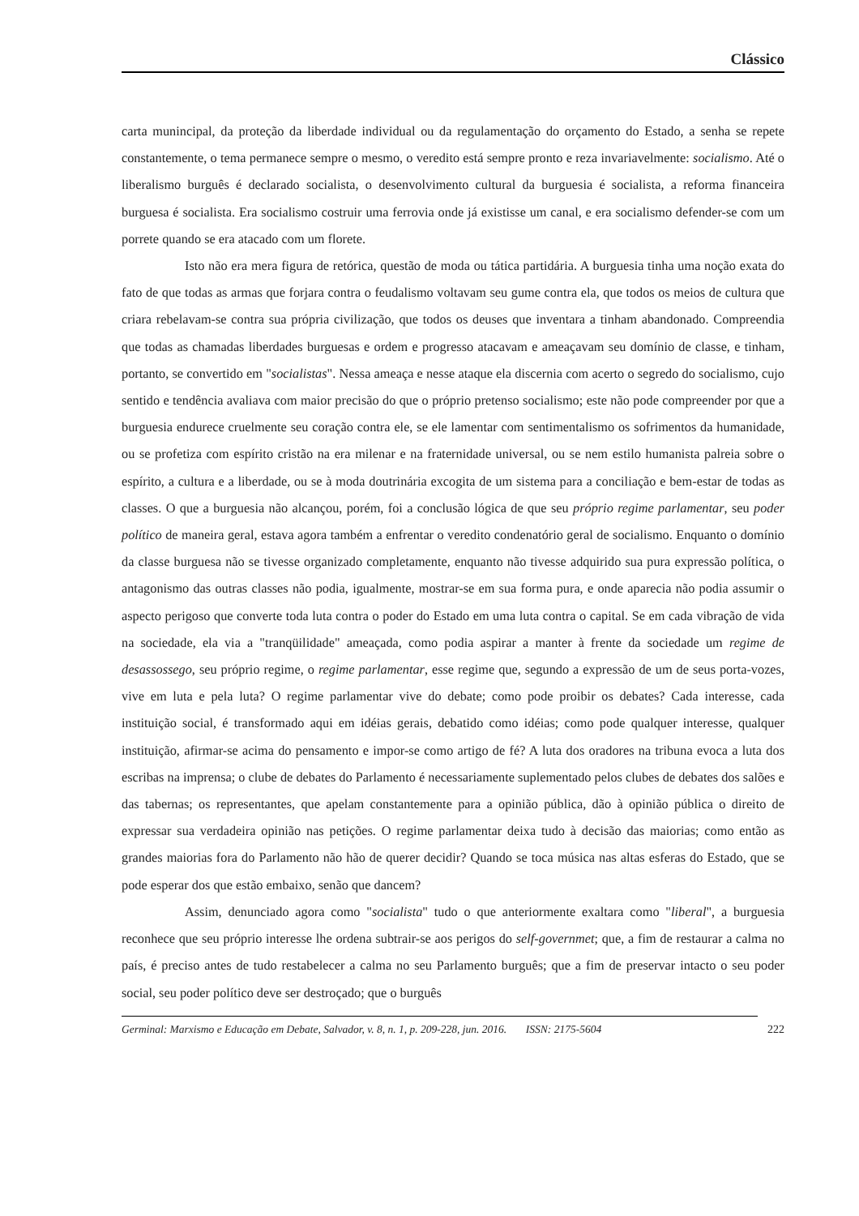Clássico
carta munincipal, da proteção da liberdade individual ou da regulamentação do orçamento do Estado, a senha se repete constantemente, o tema permanece sempre o mesmo, o veredito está sempre pronto e reza invariavelmente: socialismo. Até o liberalismo burguês é declarado socialista, o desenvolvimento cultural da burguesia é socialista, a reforma financeira burguesa é socialista. Era socialismo costruir uma ferrovia onde já existisse um canal, e era socialismo defender-se com um porrete quando se era atacado com um florete.
Isto não era mera figura de retórica, questão de moda ou tática partidária. A burguesia tinha uma noção exata do fato de que todas as armas que forjara contra o feudalismo voltavam seu gume contra ela, que todos os meios de cultura que criara rebelavam-se contra sua própria civilização, que todos os deuses que inventara a tinham abandonado. Compreendia que todas as chamadas liberdades burguesas e ordem e progresso atacavam e ameaçavam seu domínio de classe, e tinham, portanto, se convertido em "socialistas". Nessa ameaça e nesse ataque ela discernia com acerto o segredo do socialismo, cujo sentido e tendência avaliava com maior precisão do que o próprio pretenso socialismo; este não pode compreender por que a burguesia endurece cruelmente seu coração contra ele, se ele lamentar com sentimentalismo os sofrimentos da humanidade, ou se profetiza com espírito cristão na era milenar e na fraternidade universal, ou se nem estilo humanista palreia sobre o espírito, a cultura e a liberdade, ou se à moda doutrinária excogita de um sistema para a conciliação e bem-estar de todas as classes. O que a burguesia não alcançou, porém, foi a conclusão lógica de que seu próprio regime parlamentar, seu poder político de maneira geral, estava agora também a enfrentar o veredito condenatório geral de socialismo. Enquanto o domínio da classe burguesa não se tivesse organizado completamente, enquanto não tivesse adquirido sua pura expressão política, o antagonismo das outras classes não podia, igualmente, mostrar-se em sua forma pura, e onde aparecia não podia assumir o aspecto perigoso que converte toda luta contra o poder do Estado em uma luta contra o capital. Se em cada vibração de vida na sociedade, ela via a "tranqüilidade" ameaçada, como podia aspirar a manter à frente da sociedade um regime de desassossego, seu próprio regime, o regime parlamentar, esse regime que, segundo a expressão de um de seus porta-vozes, vive em luta e pela luta? O regime parlamentar vive do debate; como pode proibir os debates? Cada interesse, cada instituição social, é transformado aqui em idéias gerais, debatido como idéias; como pode qualquer interesse, qualquer instituição, afirmar-se acima do pensamento e impor-se como artigo de fé? A luta dos oradores na tribuna evoca a luta dos escribas na imprensa; o clube de debates do Parlamento é necessariamente suplementado pelos clubes de debates dos salões e das tabernas; os representantes, que apelam constantemente para a opinião pública, dão à opinião pública o direito de expressar sua verdadeira opinião nas petições. O regime parlamentar deixa tudo à decisão das maiorias; como então as grandes maiorias fora do Parlamento não hão de querer decidir? Quando se toca música nas altas esferas do Estado, que se pode esperar dos que estão embaixo, senão que dancem?
Assim, denunciado agora como "socialista" tudo o que anteriormente exaltara como "liberal", a burguesia reconhece que seu próprio interesse lhe ordena subtrair-se aos perigos do self-governmet; que, a fim de restaurar a calma no país, é preciso antes de tudo restabelecer a calma no seu Parlamento burguês; que a fim de preservar intacto o seu poder social, seu poder político deve ser destroçado; que o burguês
Germinal: Marxismo e Educação em Debate, Salvador, v. 8, n. 1, p. 209-228, jun. 2016. ISSN: 2175-5604 222